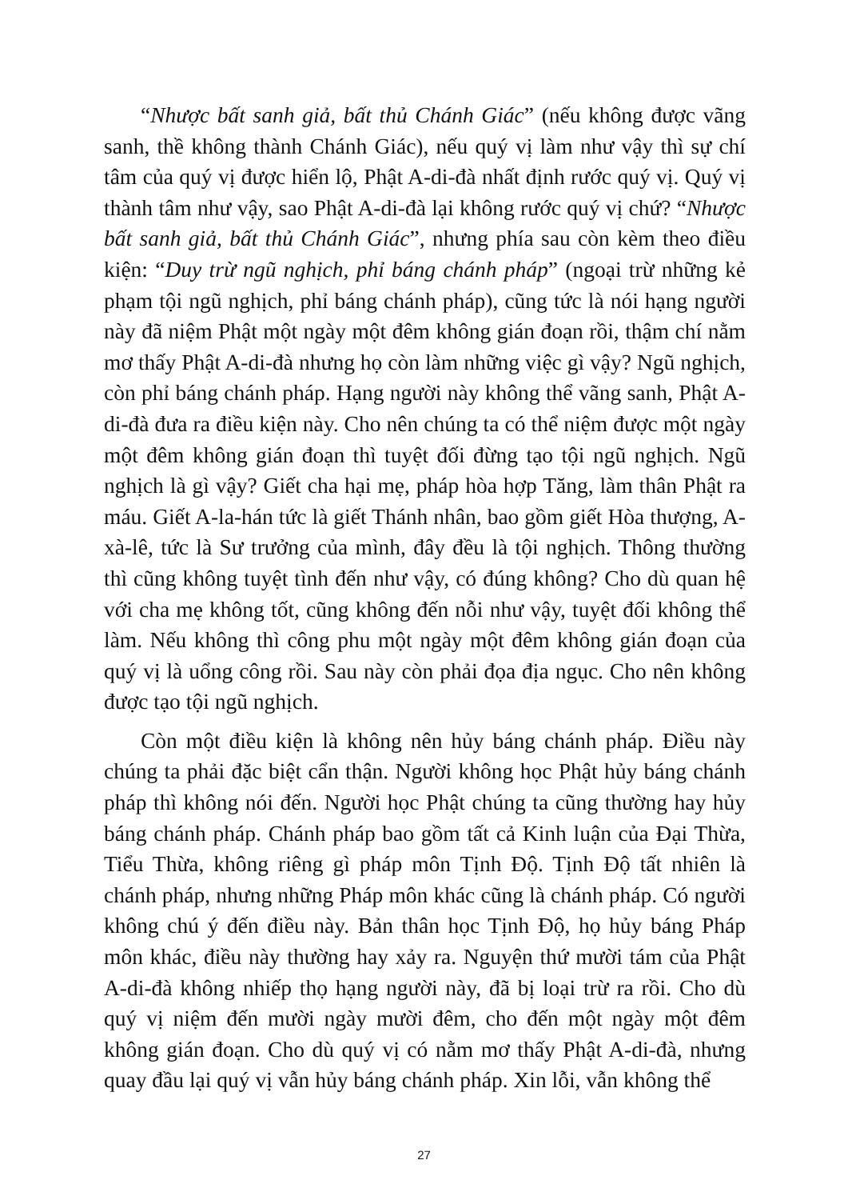“Nhược bất sanh giả, bất thủ Chánh Giác” (nếu không được vãng sanh, thề không thành Chánh Giác), nếu quý vị làm như vậy thì sự chí tâm của quý vị được hiển lộ, Phật A-di-đà nhất định rước quý vị. Quý vị thành tâm như vậy, sao Phật A-di-đà lại không rước quý vị chứ? “Nhược bất sanh giả, bất thủ Chánh Giác”, nhưng phía sau còn kèm theo điều kiện: “Duy trừ ngũ nghịch, phỉ báng chánh pháp” (ngoại trừ những kẻ phạm tội ngũ nghịch, phỉ báng chánh pháp), cũng tức là nói hạng người này đã niệm Phật một ngày một đêm không gián đoạn rồi, thậm chí nằm mơ thấy Phật A-di-đà nhưng họ còn làm những việc gì vậy? Ngũ nghịch, còn phỉ báng chánh pháp. Hạng người này không thể vãng sanh, Phật A-di-đà đưa ra điều kiện này. Cho nên chúng ta có thể niệm được một ngày một đêm không gián đoạn thì tuyệt đối đừng tạo tội ngũ nghịch. Ngũ nghịch là gì vậy? Giết cha hại mẹ, pháp hòa hợp Tăng, làm thân Phật ra máu. Giết A-la-hán tức là giết Thánh nhân, bao gồm giết Hòa thượng, A-xà-lê, tức là Sư trưởng của mình, đây đều là tội nghịch. Thông thường thì cũng không tuyệt tình đến như vậy, có đúng không? Cho dù quan hệ với cha mẹ không tốt, cũng không đến nỗi như vậy, tuyệt đối không thể làm. Nếu không thì công phu một ngày một đêm không gián đoạn của quý vị là uổng công rồi. Sau này còn phải đọa địa ngục. Cho nên không được tạo tội ngũ nghịch.
Còn một điều kiện là không nên hủy báng chánh pháp. Điều này chúng ta phải đặc biệt cẩn thận. Người không học Phật hủy báng chánh pháp thì không nói đến. Người học Phật chúng ta cũng thường hay hủy báng chánh pháp. Chánh pháp bao gồm tất cả Kinh luận của Đại Thừa, Tiểu Thừa, không riêng gì pháp môn Tịnh Độ. Tịnh Độ tất nhiên là chánh pháp, nhưng những Pháp môn khác cũng là chánh pháp. Có người không chú ý đến điều này. Bản thân học Tịnh Độ, họ hủy báng Pháp môn khác, điều này thường hay xảy ra. Nguyện thứ mười tám của Phật A-di-đà không nhiếp thọ hạng người này, đã bị loại trừ ra rồi. Cho dù quý vị niệm đến mười ngày mười đêm, cho đến một ngày một đêm không gián đoạn. Cho dù quý vị có nằm mơ thấy Phật A-di-đà, nhưng quay đầu lại quý vị vẫn hủy báng chánh pháp. Xin lỗi, vẫn không thể
27